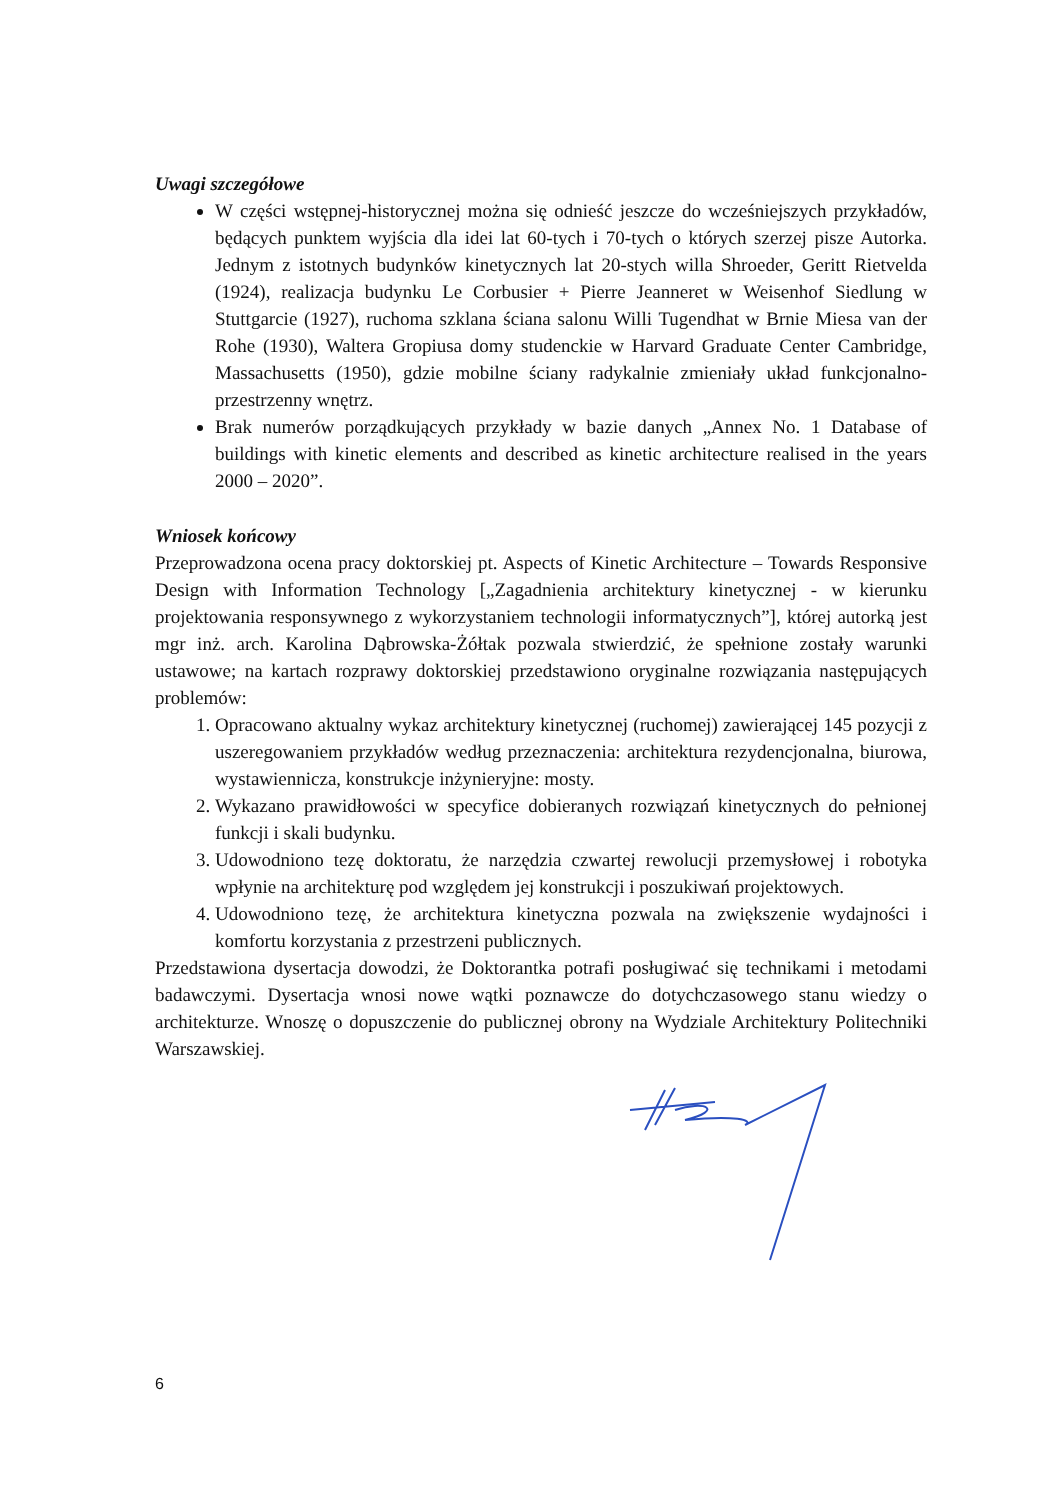Uwagi szczegółowe
W części wstępnej-historycznej można się odnieść jeszcze do wcześniejszych przykładów, będących punktem wyjścia dla idei lat 60-tych i 70-tych o których szerzej pisze Autorka. Jednym z istotnych budynków kinetycznych lat 20-stych willa Shroeder, Geritt Rietvelda (1924), realizacja budynku Le Corbusier + Pierre Jeanneret w Weisenhof Siedlung w Stuttgarcie (1927), ruchoma szklana ściana salonu Willi Tugendhat w Brnie Miesa van der Rohe (1930), Waltera Gropiusa domy studenckie w Harvard Graduate Center Cambridge, Massachusetts (1950), gdzie mobilne ściany radykalnie zmieniały układ funkcjonalno-przestrzenny wnętrz.
Brak numerów porządkujących przykłady w bazie danych „Annex No. 1 Database of buildings with kinetic elements and described as kinetic architecture realised in the years 2000 – 2020”.
Wniosek końcowy
Przeprowadzona ocena pracy doktorskiej pt. Aspects of Kinetic Architecture – Towards Responsive Design with Information Technology [„Zagadnienia architektury kinetycznej - w kierunku projektowania responsywnego z wykorzystaniem technologii informatycznych”], której autorką jest mgr inż. arch. Karolina Dąbrowska-Żółtak pozwala stwierdzić, że spełnione zostały warunki ustawowe; na kartach rozprawy doktorskiej przedstawiono oryginalne rozwiązania następujących problemów:
1. Opracowano aktualny wykaz architektury kinetycznej (ruchomej) zawierającej 145 pozycji z uszeregowaniem przykładów według przeznaczenia: architektura rezydencjonalna, biurowa, wystawiennicza, konstrukcje inżynieryjne: mosty.
2. Wykazano prawidłowości w specyfice dobieranych rozwiązań kinetycznych do pełnionej funkcji i skali budynku.
3. Udowodniono tezę doktoratu, że narzędzia czwartej rewolucji przemysłowej i robotyka wpłynie na architekturę pod względem jej konstrukcji i poszukiwań projektowych.
4. Udowodniono tezę, że architektura kinetyczna pozwala na zwiększenie wydajności i komfortu korzystania z przestrzeni publicznych.
Przedstawiona dysertacja dowodzi, że Doktorantka potrafi posługiwać się technikami i metodami badawczymi. Dysertacja wnosi nowe wątki poznawcze do dotychczasowego stanu wiedzy o architekturze. Wnoszę o dopuszczenie do publicznej obrony na Wydziale Architektury Politechniki Warszawskiej.
6